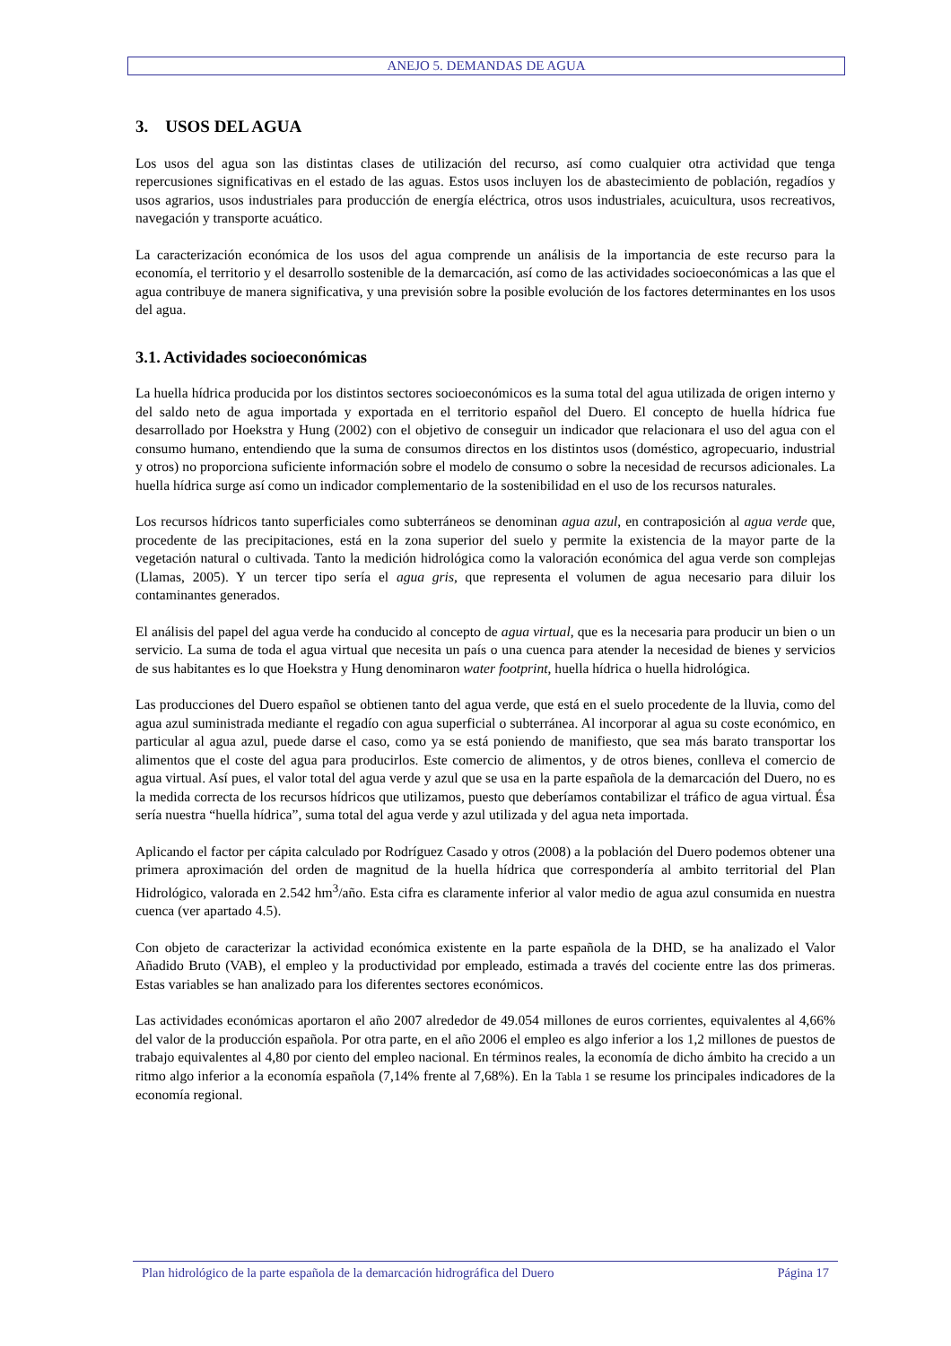ANEJO 5. DEMANDAS DE AGUA
3. USOS DEL AGUA
Los usos del agua son las distintas clases de utilización del recurso, así como cualquier otra actividad que tenga repercusiones significativas en el estado de las aguas. Estos usos incluyen los de abastecimiento de población, regadíos y usos agrarios, usos industriales para producción de energía eléctrica, otros usos industriales, acuicultura, usos recreativos, navegación y transporte acuático.
La caracterización económica de los usos del agua comprende un análisis de la importancia de este recurso para la economía, el territorio y el desarrollo sostenible de la demarcación, así como de las actividades socioeconómicas a las que el agua contribuye de manera significativa, y una previsión sobre la posible evolución de los factores determinantes en los usos del agua.
3.1. Actividades socioeconómicas
La huella hídrica producida por los distintos sectores socioeconómicos es la suma total del agua utilizada de origen interno y del saldo neto de agua importada y exportada en el territorio español del Duero. El concepto de huella hídrica fue desarrollado por Hoekstra y Hung (2002) con el objetivo de conseguir un indicador que relacionara el uso del agua con el consumo humano, entendiendo que la suma de consumos directos en los distintos usos (doméstico, agropecuario, industrial y otros) no proporciona suficiente información sobre el modelo de consumo o sobre la necesidad de recursos adicionales. La huella hídrica surge así como un indicador complementario de la sostenibilidad en el uso de los recursos naturales.
Los recursos hídricos tanto superficiales como subterráneos se denominan agua azul, en contraposición al agua verde que, procedente de las precipitaciones, está en la zona superior del suelo y permite la existencia de la mayor parte de la vegetación natural o cultivada. Tanto la medición hidrológica como la valoración económica del agua verde son complejas (Llamas, 2005). Y un tercer tipo sería el agua gris, que representa el volumen de agua necesario para diluir los contaminantes generados.
El análisis del papel del agua verde ha conducido al concepto de agua virtual, que es la necesaria para producir un bien o un servicio. La suma de toda el agua virtual que necesita un país o una cuenca para atender la necesidad de bienes y servicios de sus habitantes es lo que Hoekstra y Hung denominaron water footprint, huella hídrica o huella hidrológica.
Las producciones del Duero español se obtienen tanto del agua verde, que está en el suelo procedente de la lluvia, como del agua azul suministrada mediante el regadío con agua superficial o subterránea. Al incorporar al agua su coste económico, en particular al agua azul, puede darse el caso, como ya se está poniendo de manifiesto, que sea más barato transportar los alimentos que el coste del agua para producirlos. Este comercio de alimentos, y de otros bienes, conlleva el comercio de agua virtual. Así pues, el valor total del agua verde y azul que se usa en la parte española de la demarcación del Duero, no es la medida correcta de los recursos hídricos que utilizamos, puesto que deberíamos contabilizar el tráfico de agua virtual. Ésa sería nuestra “huella hídrica”, suma total del agua verde y azul utilizada y del agua neta importada.
Aplicando el factor per cápita calculado por Rodríguez Casado y otros (2008) a la población del Duero podemos obtener una primera aproximación del orden de magnitud de la huella hídrica que correspondería al ambito territorial del Plan Hidrológico, valorada en 2.542 hm<sup>3</sup>/año. Esta cifra es claramente inferior al valor medio de agua azul consumida en nuestra cuenca (ver apartado 4.5).
Con objeto de caracterizar la actividad económica existente en la parte española de la DHD, se ha analizado el Valor Añadido Bruto (VAB), el empleo y la productividad por empleado, estimada a través del cociente entre las dos primeras. Estas variables se han analizado para los diferentes sectores económicos.
Las actividades económicas aportaron el año 2007 alrededor de 49.054 millones de euros corrientes, equivalentes al 4,66% del valor de la producción española. Por otra parte, en el año 2006 el empleo es algo inferior a los 1,2 millones de puestos de trabajo equivalentes al 4,80 por ciento del empleo nacional. En términos reales, la economía de dicho ámbito ha crecido a un ritmo algo inferior a la economía española (7,14% frente al 7,68%). En la Tabla 1 se resume los principales indicadores de la economía regional.
Plan hidrológico de la parte española de la demarcación hidrográfica del Duero Página 17